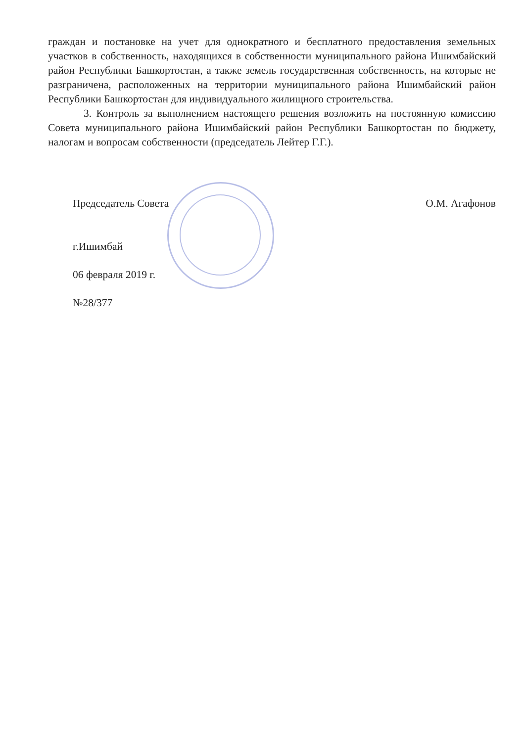граждан и постановке на учет для однократного и бесплатного предоставления земельных участков в собственность, находящихся в собственности муниципального района Ишимбайский район Республики Башкортостан, а также земель государственная собственность, на которые не разграничена, расположенных на территории муниципального района Ишимбайский район Республики Башкортостан для индивидуального жилищного строительства.
3. Контроль за выполнением настоящего решения возложить на постоянную комиссию Совета муниципального района Ишимбайский район Республики Башкортостан по бюджету, налогам и вопросам собственности (председатель Лейтер Г.Г.).
Председатель Совета О.М. Агафонов
г.Ишимбай
06 февраля 2019 г.
№28/377